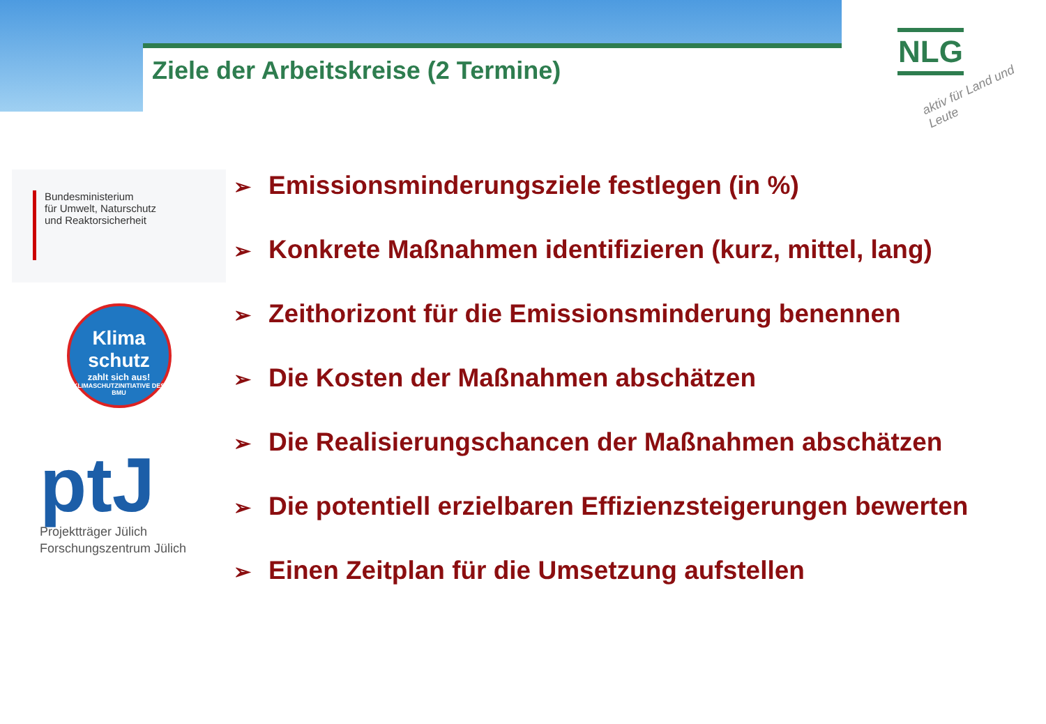Ziele der Arbeitskreise (2 Termine)
NLG
aktiv für Land und Leute
Bundesministerium
für Umwelt, Naturschutz
und Reaktorsicherheit
Klima
schutz
zahlt sich aus!
KLIMASCHUTZINITIATIVE DES BMU
ptJ
Projektträger Jülich
Forschungszentrum Jülich
➢ Emissionsminderungsziele festlegen (in %)
➢ Konkrete Maßnahmen identifizieren (kurz, mittel, lang)
➢ Zeithorizont für die Emissionsminderung benennen
➢ Die Kosten der Maßnahmen abschätzen
➢ Die Realisierungschancen der Maßnahmen abschätzen
➢ Die potentiell erzielbaren Effizienzsteigerungen bewerten
➢ Einen Zeitplan für die Umsetzung aufstellen